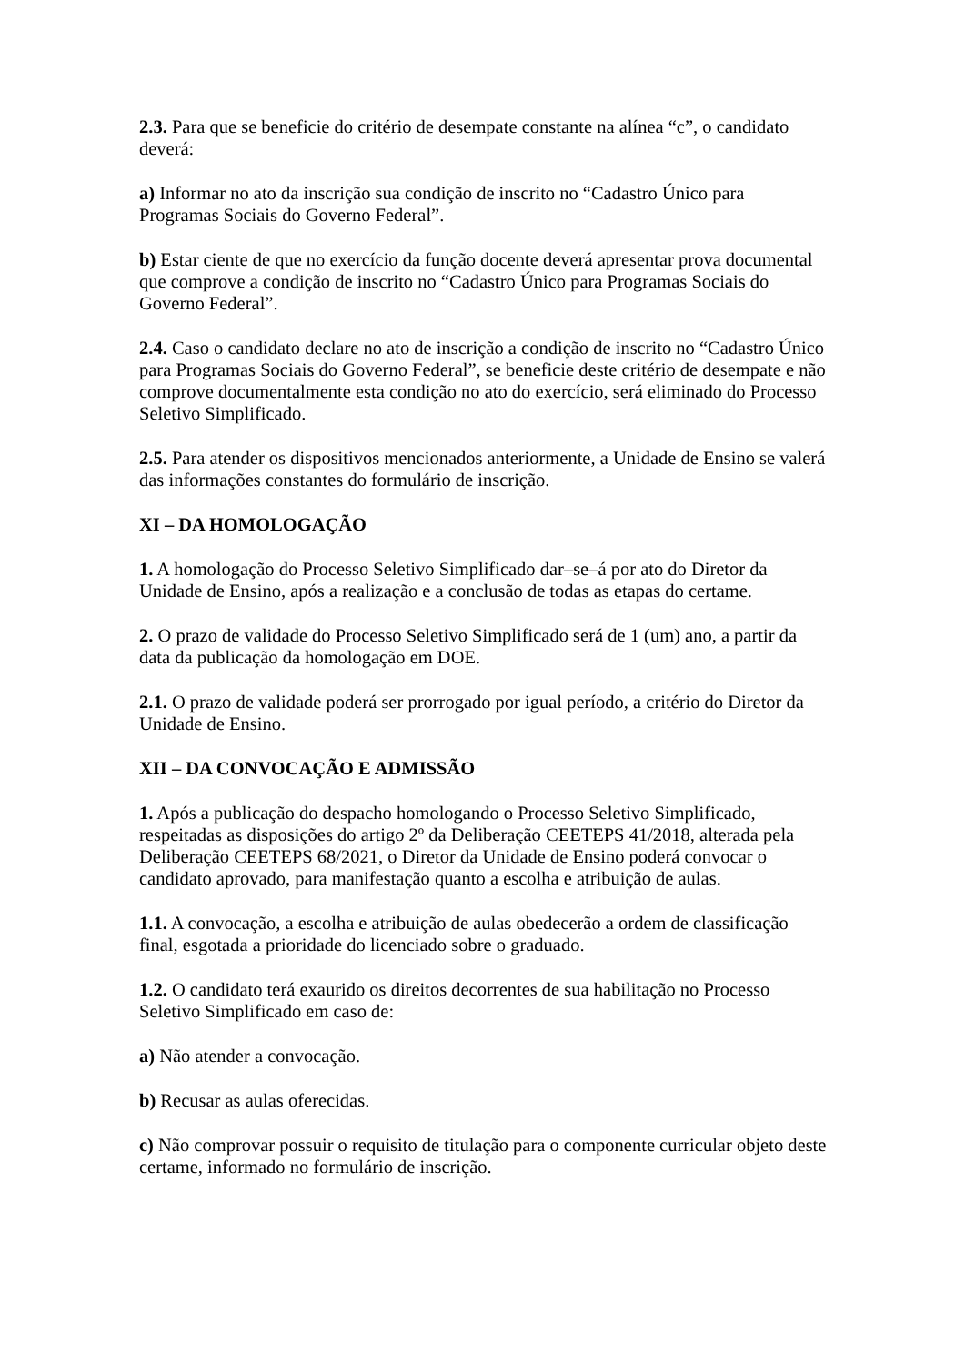2.3. Para que se beneficie do critério de desempate constante na alínea “c”, o candidato deverá:
a) Informar no ato da inscrição sua condição de inscrito no “Cadastro Único para Programas Sociais do Governo Federal”.
b) Estar ciente de que no exercício da função docente deverá apresentar prova documental que comprove a condição de inscrito no “Cadastro Único para Programas Sociais do Governo Federal”.
2.4. Caso o candidato declare no ato de inscrição a condição de inscrito no “Cadastro Único para Programas Sociais do Governo Federal”, se beneficie deste critério de desempate e não comprove documentalmente esta condição no ato do exercício, será eliminado do Processo Seletivo Simplificado.
2.5. Para atender os dispositivos mencionados anteriormente, a Unidade de Ensino se valerá das informações constantes do formulário de inscrição.
XI – DA HOMOLOGAÇÃO
1. A homologação do Processo Seletivo Simplificado dar–se–á por ato do Diretor da Unidade de Ensino, após a realização e a conclusão de todas as etapas do certame.
2. O prazo de validade do Processo Seletivo Simplificado será de 1 (um) ano, a partir da data da publicação da homologação em DOE.
2.1. O prazo de validade poderá ser prorrogado por igual período, a critério do Diretor da Unidade de Ensino.
XII – DA CONVOCAÇÃO E ADMISSÃO
1. Após a publicação do despacho homologando o Processo Seletivo Simplificado, respeitadas as disposições do artigo 2º da Deliberação CEETEPS 41/2018, alterada pela Deliberação CEETEPS 68/2021, o Diretor da Unidade de Ensino poderá convocar o candidato aprovado, para manifestação quanto a escolha e atribuição de aulas.
1.1. A convocação, a escolha e atribuição de aulas obedecerão a ordem de classificação final, esgotada a prioridade do licenciado sobre o graduado.
1.2. O candidato terá exaurido os direitos decorrentes de sua habilitação no Processo Seletivo Simplificado em caso de:
a) Não atender a convocação.
b) Recusar as aulas oferecidas.
c) Não comprovar possuir o requisito de titulação para o componente curricular objeto deste certame, informado no formulário de inscrição.